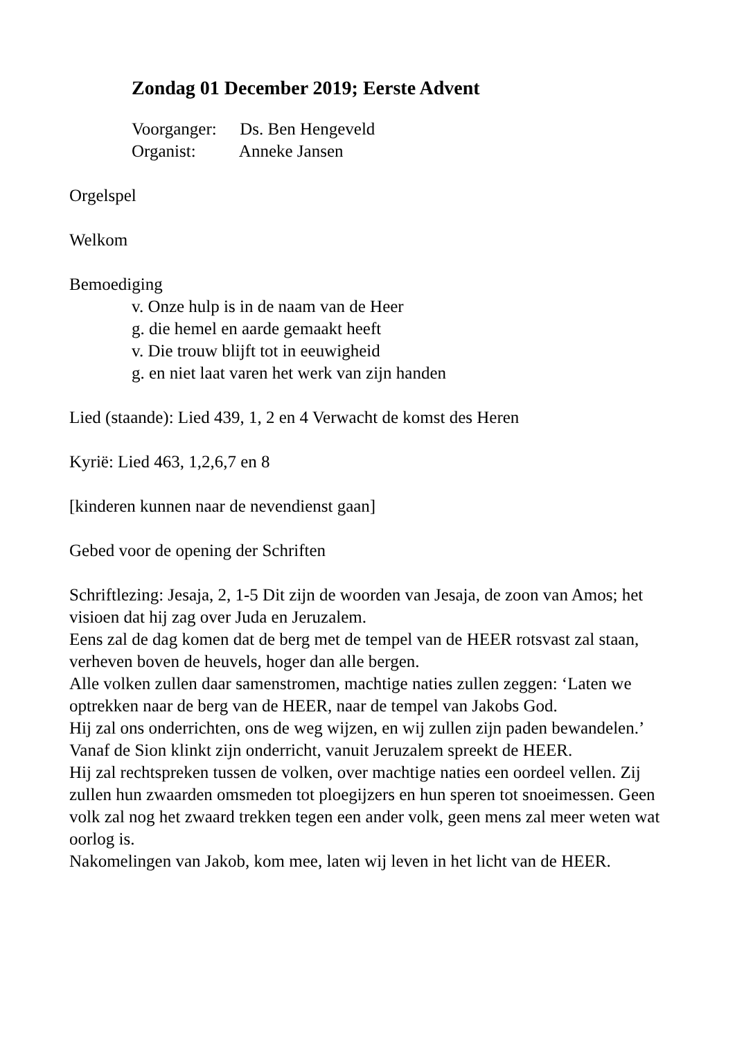Zondag 01 December 2019; Eerste Advent
Voorganger: Ds. Ben Hengeveld
Organist: Anneke Jansen
Orgelspel
Welkom
Bemoediging
v. Onze hulp is in de naam van de Heer
g. die hemel en aarde gemaakt heeft
v. Die trouw blijft tot in eeuwigheid
g. en niet laat varen het werk van zijn handen
Lied (staande): Lied 439, 1, 2 en 4 Verwacht de komst des Heren
Kyrië: Lied 463, 1,2,6,7 en 8
[kinderen kunnen naar de nevendienst gaan]
Gebed voor de opening der Schriften
Schriftlezing: Jesaja, 2, 1-5 Dit zijn de woorden van Jesaja, de zoon van Amos; het visioen dat hij zag over Juda en Jeruzalem.
Eens zal de dag komen dat de berg met de tempel van de HEER rotsvast zal staan, verheven boven de heuvels, hoger dan alle bergen.
Alle volken zullen daar samenstromen, machtige naties zullen zeggen: ‘Laten we optrekken naar de berg van de HEER, naar de tempel van Jakobs God.
Hij zal ons onderrichten, ons de weg wijzen, en wij zullen zijn paden bewandelen.’
Vanaf de Sion klinkt zijn onderricht, vanuit Jeruzalem spreekt de HEER.
Hij zal rechtspreken tussen de volken, over machtige naties een oordeel vellen. Zij zullen hun zwaarden omsmeden tot ploegijzers en hun speren tot snoeimessen. Geen volk zal nog het zwaard trekken tegen een ander volk, geen mens zal meer weten wat oorlog is.
Nakomelingen van Jakob, kom mee, laten wij leven in het licht van de HEER.